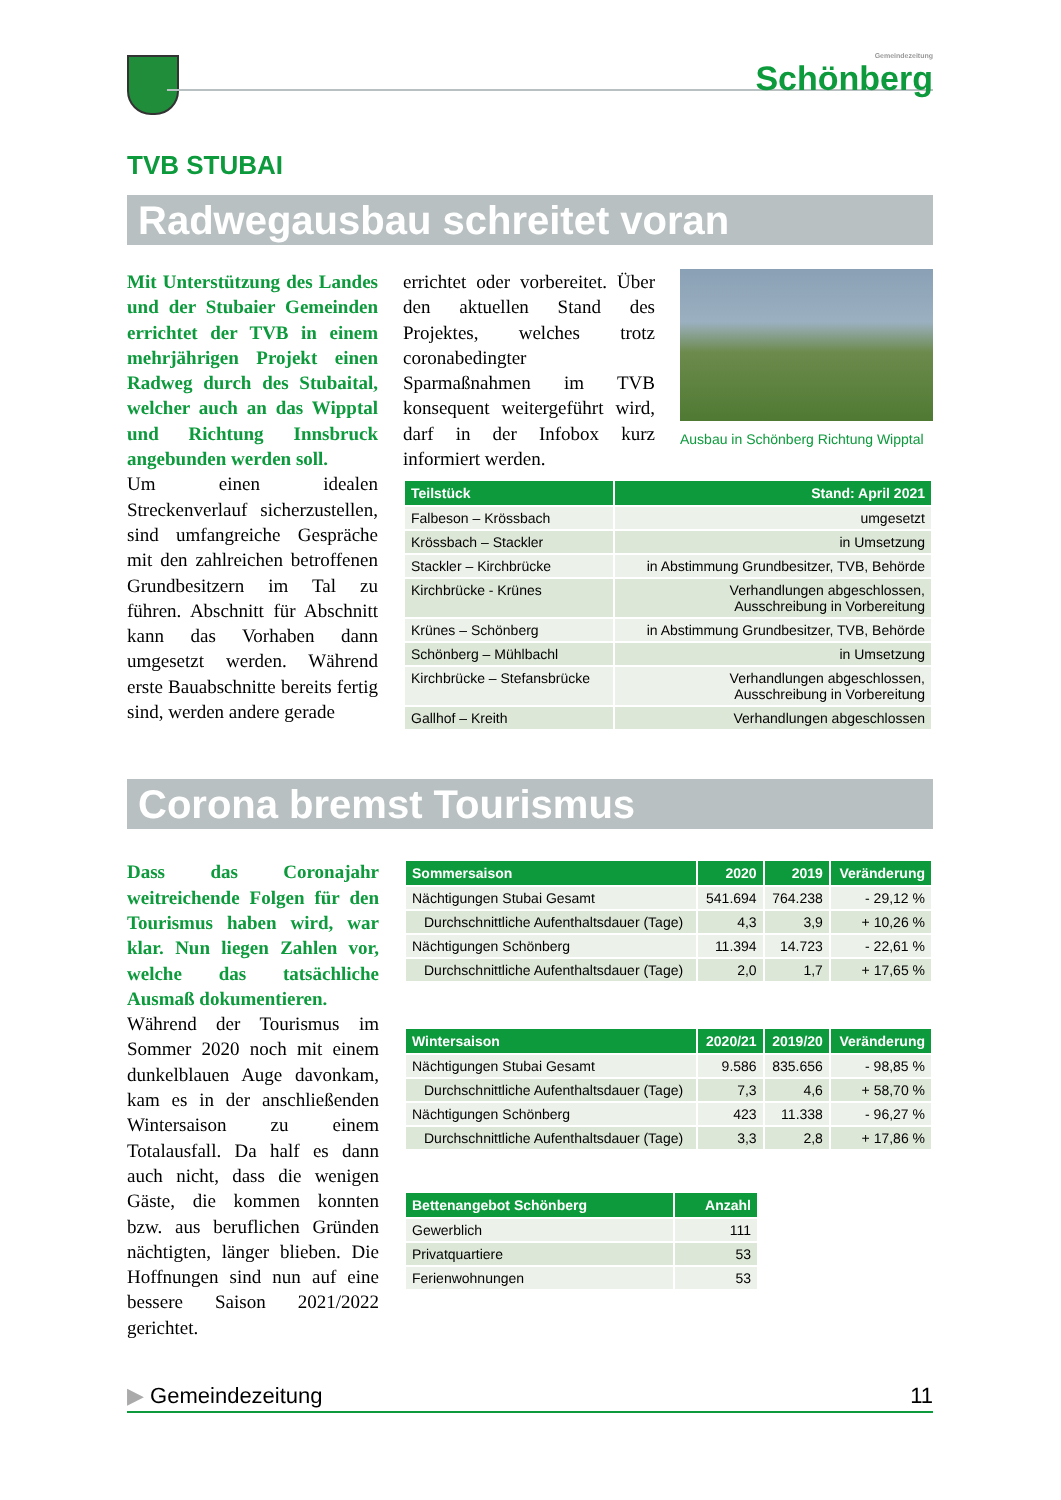Gemeindezeitung
Schönberg
TVB STUBAI
Radwegausbau schreitet voran
Mit Unterstützung des Landes und der Stubaier Gemeinden errichtet der TVB in einem mehrjährigen Projekt einen Radweg durch des Stubaital, welcher auch an das Wipptal und Richtung Innsbruck angebunden werden soll.
Um einen idealen Streckenverlauf sicherzustellen, sind umfangreiche Gespräche mit den zahlreichen betroffenen Grundbesitzern im Tal zu führen. Abschnitt für Abschnitt kann das Vorhaben dann umgesetzt werden. Während erste Bauabschnitte bereits fertig sind, werden andere gerade
errichtet oder vorbereitet. Über den aktuellen Stand des Projektes, welches trotz coronabedingter Sparmaßnahmen im TVB konsequent weitergeführt wird, darf in der Infobox kurz informiert werden.
Ausbau in Schönberg Richtung Wipptal
| Teilstück | Stand: April 2021 |
| --- | --- |
| Falbeson – Krössbach | umgesetzt |
| Krössbach – Stackler | in Umsetzung |
| Stackler – Kirchbrücke | in Abstimmung Grundbesitzer, TVB, Behörde |
| Kirchbrücke - Krünes | Verhandlungen abgeschlossen, Ausschreibung in Vorbereitung |
| Krünes – Schönberg | in Abstimmung Grundbesitzer, TVB, Behörde |
| Schönberg – Mühlbachl | in Umsetzung |
| Kirchbrücke – Stefansbrücke | Verhandlungen abgeschlossen, Ausschreibung in Vorbereitung |
| Gallhof – Kreith | Verhandlungen abgeschlossen |
Corona bremst Tourismus
Dass das Coronajahr weitreichende Folgen für den Tourismus haben wird, war klar. Nun liegen Zahlen vor, welche das tatsächliche Ausmaß dokumentieren.
Während der Tourismus im Sommer 2020 noch mit einem dunkelblauen Auge davonkam, kam es in der anschließenden Wintersaison zu einem Totalausfall. Da half es dann auch nicht, dass die wenigen Gäste, die kommen konnten bzw. aus beruflichen Gründen nächtigten, länger blieben. Die Hoffnungen sind nun auf eine bessere Saison 2021/2022 gerichtet.
| Sommersaison | 2020 | 2019 | Veränderung |
| --- | --- | --- | --- |
| Nächtigungen Stubai Gesamt | 541.694 | 764.238 | - 29,12 % |
| Durchschnittliche Aufenthaltsdauer (Tage) | 4,3 | 3,9 | + 10,26 % |
| Nächtigungen Schönberg | 11.394 | 14.723 | - 22,61 % |
| Durchschnittliche Aufenthaltsdauer (Tage) | 2,0 | 1,7 | + 17,65 % |
| Wintersaison | 2020/21 | 2019/20 | Veränderung |
| --- | --- | --- | --- |
| Nächtigungen Stubai Gesamt | 9.586 | 835.656 | - 98,85 % |
| Durchschnittliche Aufenthaltsdauer (Tage) | 7,3 | 4,6 | + 58,70 % |
| Nächtigungen Schönberg | 423 | 11.338 | - 96,27 % |
| Durchschnittliche Aufenthaltsdauer (Tage) | 3,3 | 2,8 | + 17,86 % |
| Bettenangebot Schönberg | Anzahl |
| --- | --- |
| Gewerblich | 111 |
| Privatquartiere | 53 |
| Ferienwohnungen | 53 |
▶ Gemeindezeitung 11